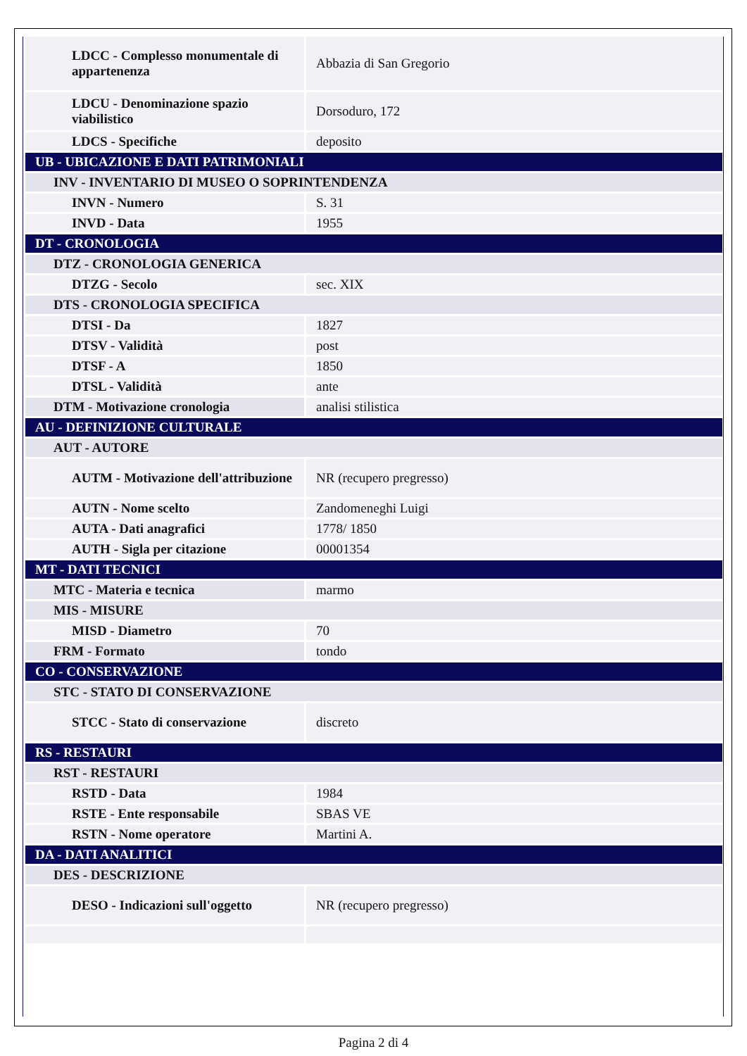| LDCC - Complesso monumentale di appartenenza | Abbazia di San Gregorio |
| LDCU - Denominazione spazio viabilistico | Dorsoduro, 172 |
| LDCS - Specifiche | deposito |
| UB - UBICAZIONE E DATI PATRIMONIALI | |
| INV - INVENTARIO DI MUSEO O SOPRINTENDENZA | |
| INVN - Numero | S. 31 |
| INVD - Data | 1955 |
| DT - CRONOLOGIA | |
| DTZ - CRONOLOGIA GENERICA | |
| DTZG - Secolo | sec. XIX |
| DTS - CRONOLOGIA SPECIFICA | |
| DTSI - Da | 1827 |
| DTSV - Validità | post |
| DTSF - A | 1850 |
| DTSL - Validità | ante |
| DTM - Motivazione cronologia | analisi stilistica |
| AU - DEFINIZIONE CULTURALE | |
| AUT - AUTORE | |
| AUTM - Motivazione dell'attribuzione | NR (recupero pregresso) |
| AUTN - Nome scelto | Zandomeneghi Luigi |
| AUTA - Dati anagrafici | 1778/ 1850 |
| AUTH - Sigla per citazione | 00001354 |
| MT - DATI TECNICI | |
| MTC - Materia e tecnica | marmo |
| MIS - MISURE | |
| MISD - Diametro | 70 |
| FRM - Formato | tondo |
| CO - CONSERVAZIONE | |
| STC - STATO DI CONSERVAZIONE | |
| STCC - Stato di conservazione | discreto |
| RS - RESTAURI | |
| RST - RESTAURI | |
| RSTD - Data | 1984 |
| RSTE - Ente responsabile | SBAS VE |
| RSTN - Nome operatore | Martini A. |
| DA - DATI ANALITICI | |
| DES - DESCRIZIONE | |
| DESO - Indicazioni sull'oggetto | NR (recupero pregresso) |
Pagina 2 di 4